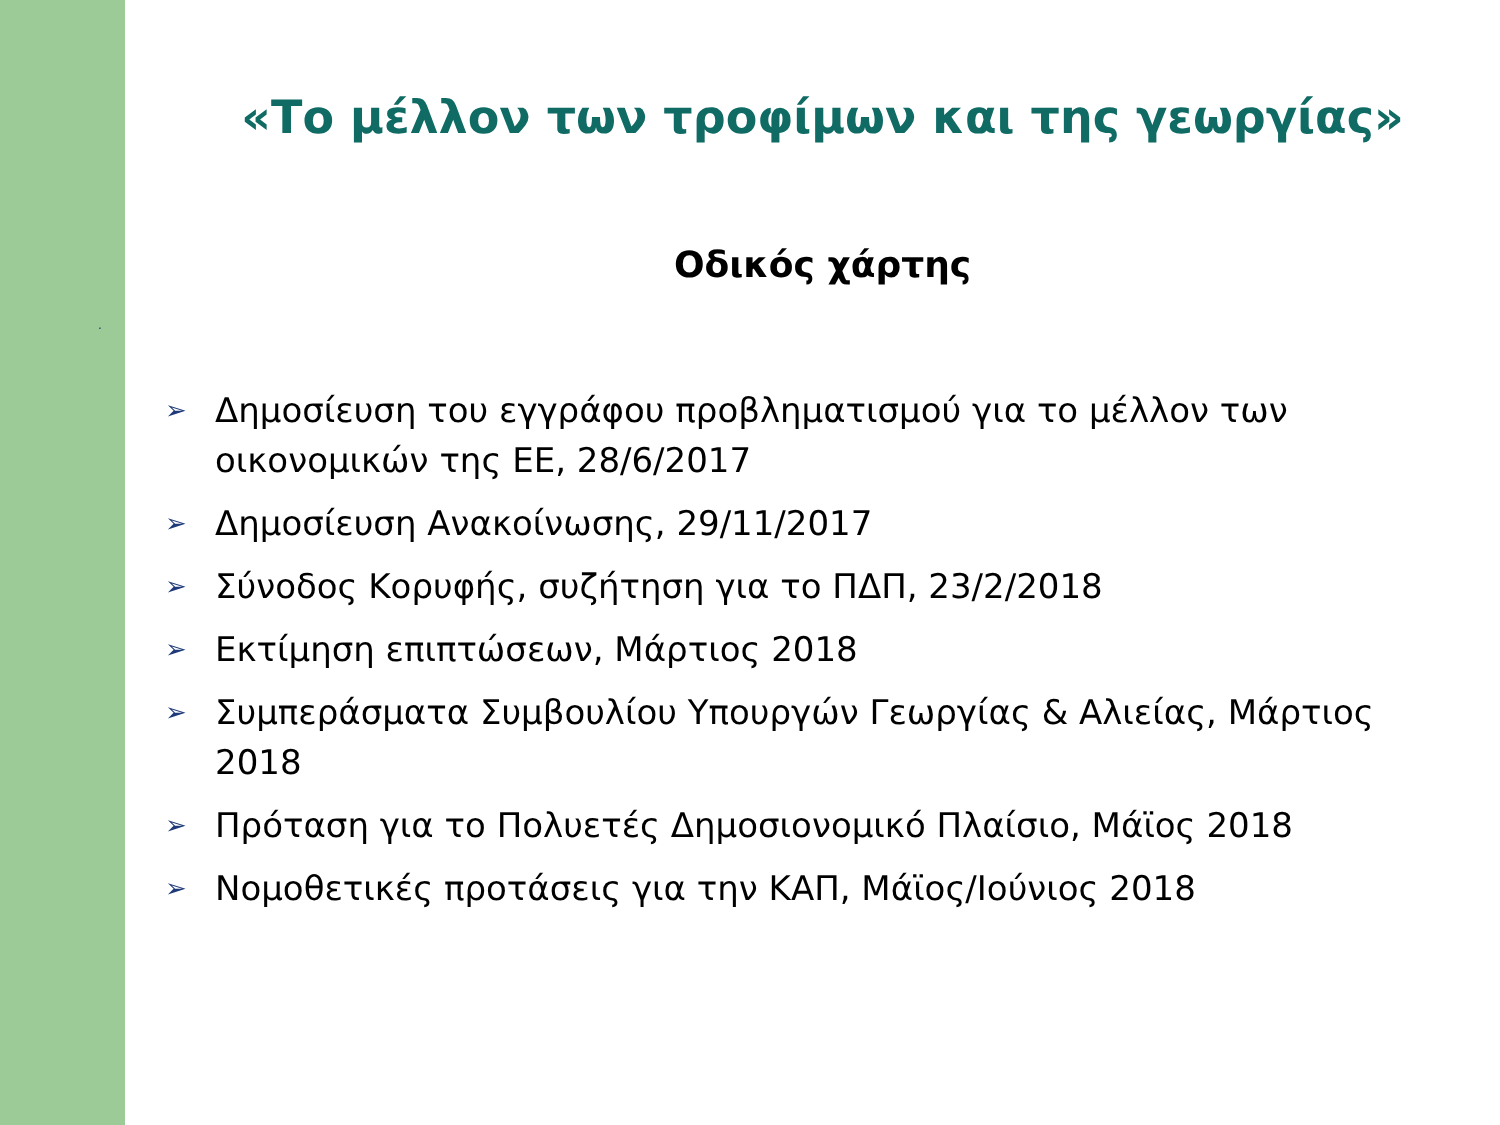.
«Το μέλλον των τροφίμων και της γεωργίας»
Οδικός χάρτης
➢ Δημοσίευση του εγγράφου προβληματισμού για το μέλλον των οικονομικών της ΕΕ, 28/6/2017
➢ Δημοσίευση Ανακοίνωσης, 29/11/2017
➢ Σύνοδος Κορυφής, συζήτηση για το ΠΔΠ, 23/2/2018
➢ Εκτίμηση επιπτώσεων, Μάρτιος 2018
➢ Συμπεράσματα Συμβουλίου Υπουργών Γεωργίας & Αλιείας, Μάρτιος 2018
➢ Πρόταση για το Πολυετές Δημοσιονομικό Πλαίσιο, Μάϊος 2018
➢ Νομοθετικές προτάσεις για την ΚΑΠ, Μάϊος/Ιούνιος 2018